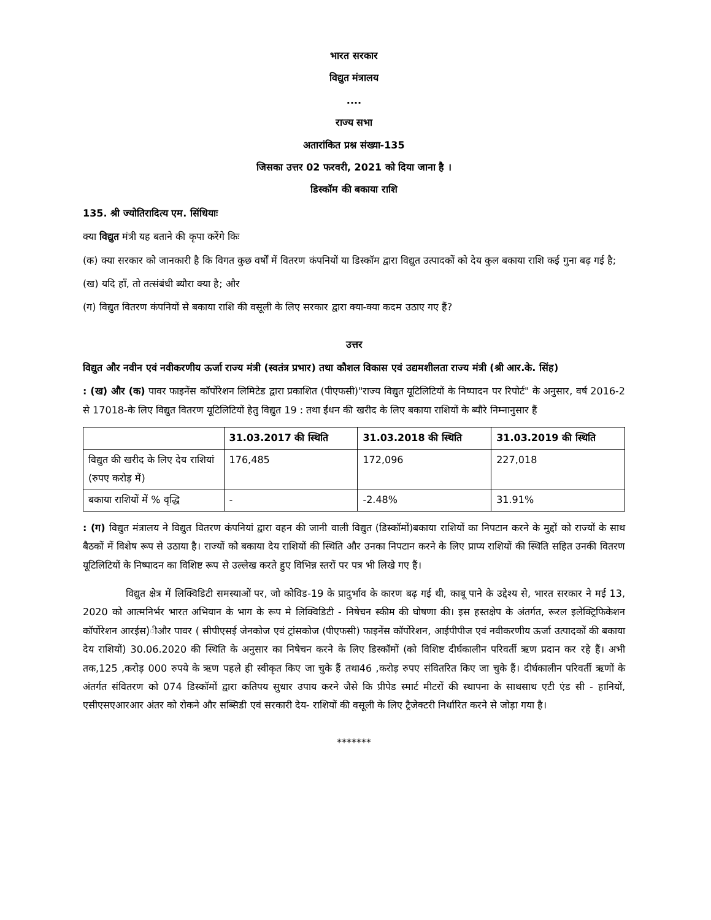भारत सरकार
विद्युत मंत्रालय
....
राज्य सभा
अतारांकित प्रश्न संख्या-135
जिसका उत्तर 02 फरवरी, 2021 को दिया जाना है ।
डिस्कॉम की बकाया राशि
135. श्री ज्योतिरादित्य एम. सिंधियाः
क्या विद्युत मंत्री यह बताने की कृपा करेंगे किः
(क) क्या सरकार को जानकारी है कि विगत कुछ वर्षों में वितरण कंपनियों या डिस्कॉम द्वारा विद्युत उत्पादकों को देय कुल बकाया राशि कई गुना बढ़ गई है;
(ख) यदि हाँ, तो तत्संबंधी ब्यौरा क्या है; और
(ग) विद्युत वितरण कंपनियों से बकाया राशि की वसूली के लिए सरकार द्वारा क्या-क्या कदम उठाए गए हैं?
उत्तर
विद्युत और नवीन एवं नवीकरणीय ऊर्जा राज्य मंत्री (स्वतंत्र प्रभार) तथा कौशल विकास एवं उद्यमशीलता राज्य मंत्री (श्री आर.के. सिंह)
: (ख) और (क) पावर फाइनेंस कॉर्पोरेशन लिमिटेड द्वारा प्रकाशित (पीएफसी)"राज्य विद्युत यूटिलिटियों के निष्पादन पर रिपोर्ट" के अनुसार, वर्ष 2016-2 से 17018-के लिए विद्युत वितरण यूटिलिटियों हेतु विद्युत 19 : तथा ईंधन की खरीद के लिए बकाया राशियों के ब्यौरे निम्नानुसार हैं
| | 31.03.2017 की स्थिति | 31.03.2018 की स्थिति | 31.03.2019 की स्थिति |
| --- | --- | --- | --- |
| विद्युत की खरीद के लिए देय राशियां (रुपए करोड़ में) | 176,485 | 172,096 | 227,018 |
| बकाया राशियों में % वृद्धि | - | -2.48% | 31.91% |
: (ग) विद्युत मंत्रालय ने विद्युत वितरण कंपनियां द्वारा वहन की जानी वाली विद्युत (डिस्कॉमों)बकाया राशियों का निपटान करने के मुद्दों को राज्यों के साथ बैठकों में विशेष रूप से उठाया है। राज्यों को बकाया देय राशियों की स्थिति और उनका निपटान करने के लिए प्राप्य राशियों की स्थिति सहित उनकी वितरण यूटिलिटियों के निष्पादन का विशिष्ट रूप से उल्लेख करते हुए विभिन्न स्तरों पर पत्र भी लिखे गए हैं।
विद्युत क्षेत्र में लिक्विडिटी समस्याओं पर, जो कोविड-19 के प्रादुर्भाव के कारण बढ़ गई थी, काबू पाने के उद्देश्य से, भारत सरकार ने मई 13, 2020 को आत्मनिर्भर भारत अभियान के भाग के रूप मे लिक्विडिटी - निषेचन स्कीम की घोषणा की। इस हस्तक्षेप के अंतर्गत, रूरल इलेक्ट्रिफिकेशन कॉर्पोरेशन आरईस)ीऔर पावर ( सीपीएसई जेनकोज एवं ट्रांसकोज (पीएफसी) फाइनेंस कॉर्पोरेशन, आईपीपीज एवं नवीकरणीय ऊर्जा उत्पादकों की बकाया देय राशियों) 30.06.2020 की स्थिति के अनुसार का निषेचन करने के लिए डिस्कॉमों (को विशिष्ट दीर्घकालीन परिवर्ती ऋण प्रदान कर रहे हैं। अभी तक,125 ,करोड़ 000 रुपये के ऋण पहले ही स्वीकृत किए जा चुके हैं तथा46 ,करोड़ रुपए संवितरित किए जा चुके हैं। दीर्घकालीन परिवर्ती ऋणों के अंतर्गत संवितरण को 074 डिस्कॉमों द्वारा कतिपय सुधार उपाय करने जैसे कि प्रीपेड स्मार्ट मीटरों की स्थापना के साथसाथ एटी एंड सी - हानियों, एसीएसएआरआर अंतर को रोकने और सब्सिडी एवं सरकारी देय- राशियों की वसूली के लिए ट्रैजेक्टरी निर्धारित करने से जोड़ा गया है।
*******